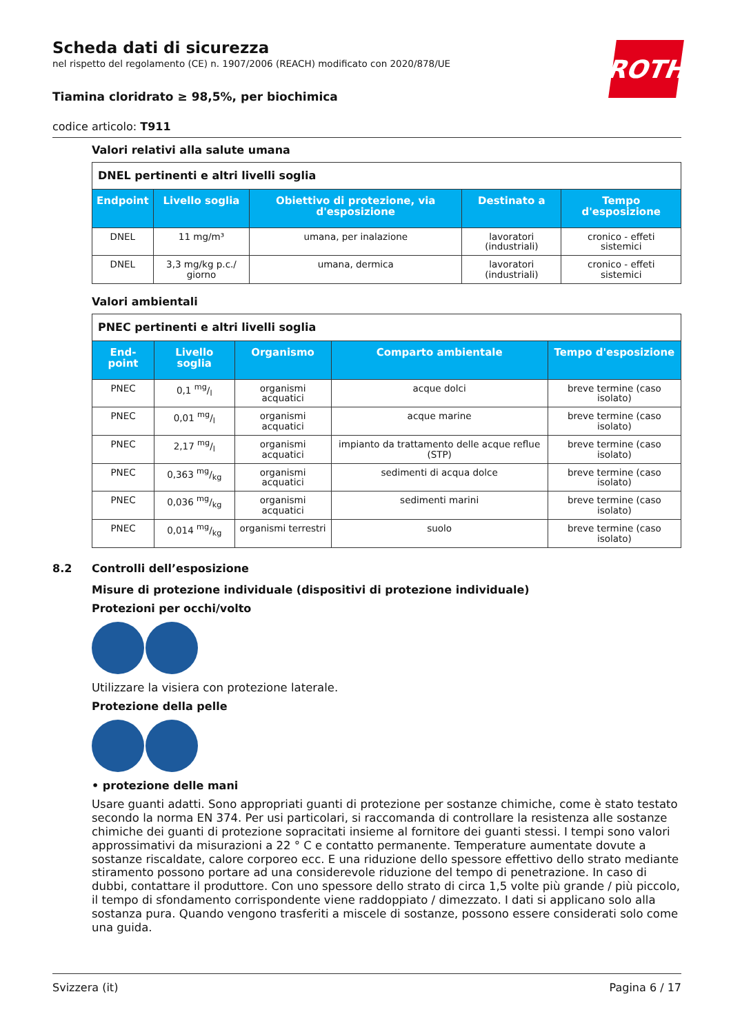ROTH
Scheda dati di sicurezza
nel rispetto del regolamento (CE) n. 1907/2006 (REACH) modificato con 2020/878/UE
Tiamina cloridrato ≥ 98,5%, per biochimica
codice articolo: T911
Valori relativi alla salute umana
| DNEL pertinenti e altri livelli soglia | | | | |
| Endpoint | Livello soglia | Obiettivo di protezione, via d'esposizione | Destinato a | Tempo d'esposizione |
| DNEL | 11 mg/m³ | umana, per inalazione | lavoratori (industriali) | cronico - effeti sistemici |
| DNEL | 3,3 mg/kg p.c./ giorno | umana, dermica | lavoratori (industriali) | cronico - effeti sistemici |
Valori ambientali
| PNEC pertinenti e altri livelli soglia | | | | |
| End-point | Livello soglia | Organismo | Comparto ambientale | Tempo d'esposizione |
| PNEC | 0,1 mg/l | organismi acquatici | acque dolci | breve termine (caso isolato) |
| PNEC | 0,01 mg/l | organismi acquatici | acque marine | breve termine (caso isolato) |
| PNEC | 2,17 mg/l | organismi acquatici | impianto da trattamento delle acque reflue (STP) | breve termine (caso isolato) |
| PNEC | 0,363 mg/kg | organismi acquatici | sedimenti di acqua dolce | breve termine (caso isolato) |
| PNEC | 0,036 mg/kg | organismi acquatici | sedimenti marini | breve termine (caso isolato) |
| PNEC | 0,014 mg/kg | organismi terrestri | suolo | breve termine (caso isolato) |
8.2 Controlli dell’esposizione
Misure di protezione individuale (dispositivi di protezione individuale)
Protezioni per occhi/volto
Utilizzare la visiera con protezione laterale.
Protezione della pelle
• protezione delle mani
Usare guanti adatti. Sono appropriati guanti di protezione per sostanze chimiche, come è stato testato secondo la norma EN 374. Per usi particolari, si raccomanda di controllare la resistenza alle sostanze chimiche dei guanti di protezione sopracitati insieme al fornitore dei guanti stessi. I tempi sono valori approssimativi da misurazioni a 22 ° C e contatto permanente. Temperature aumentate dovute a sostanze riscaldate, calore corporeo ecc. E una riduzione dello spessore effettivo dello strato mediante stiramento possono portare ad una considerevole riduzione del tempo di penetrazione. In caso di dubbi, contattare il produttore. Con uno spessore dello strato di circa 1,5 volte più grande / più piccolo, il tempo di sfondamento corrispondente viene raddoppiato / dimezzato. I dati si applicano solo alla sostanza pura. Quando vengono trasferiti a miscele di sostanze, possono essere considerati solo come una guida.
Svizzera (it) Pagina 6 / 17